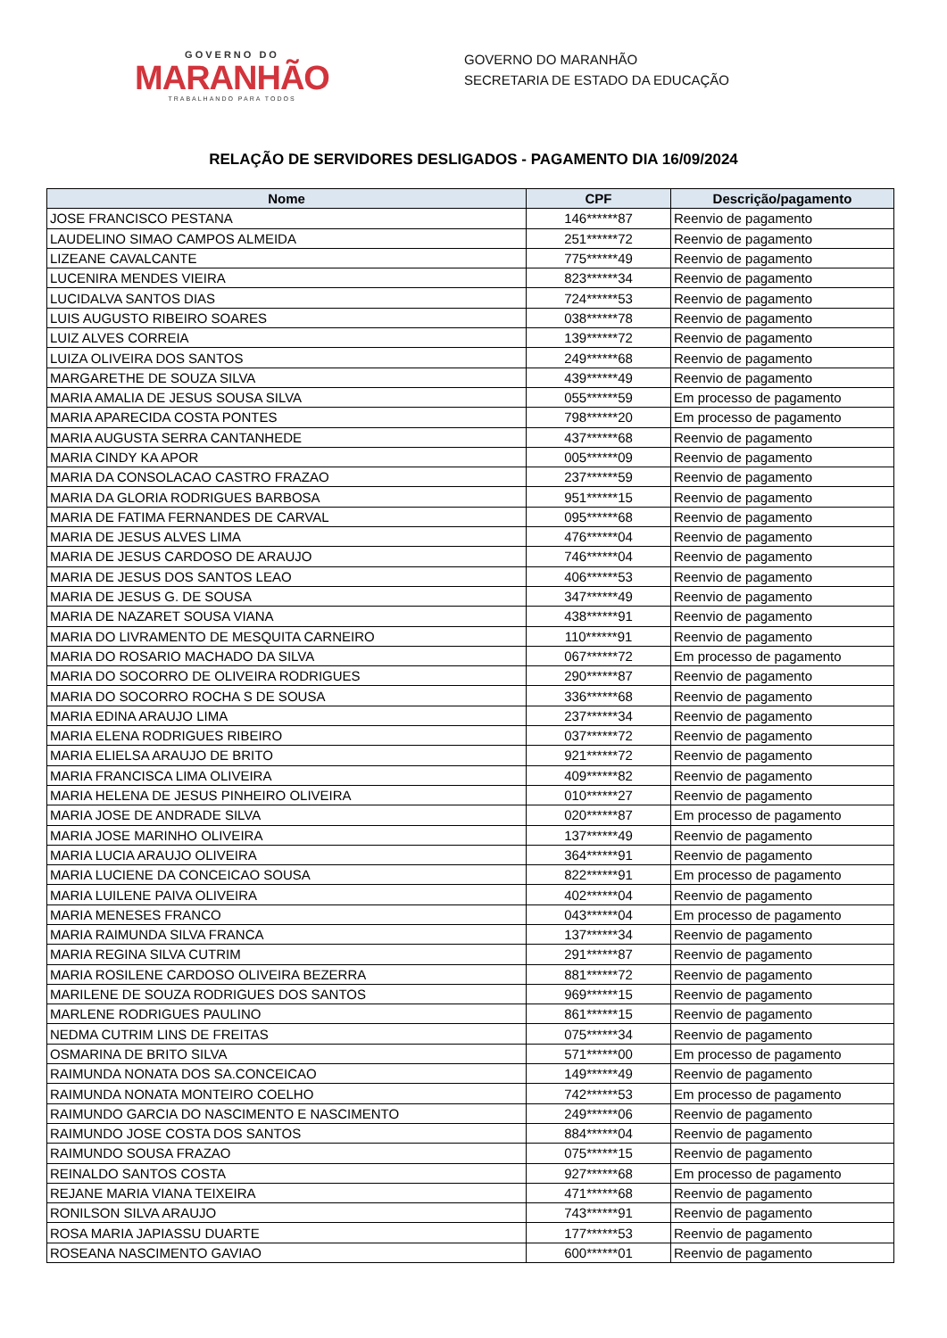GOVERNO DO
MARANHÃO
TRABALHANDO PARA TODOS
GOVERNO DO MARANHÃO
SECRETARIA DE ESTADO DA EDUCAÇÃO
RELAÇÃO DE SERVIDORES DESLIGADOS - PAGAMENTO DIA 16/09/2024
| Nome | CPF | Descrição/pagamento |
| --- | --- | --- |
| JOSE FRANCISCO PESTANA | 146******87 | Reenvio de pagamento |
| LAUDELINO SIMAO CAMPOS ALMEIDA | 251******72 | Reenvio de pagamento |
| LIZEANE CAVALCANTE | 775******49 | Reenvio de pagamento |
| LUCENIRA MENDES VIEIRA | 823******34 | Reenvio de pagamento |
| LUCIDALVA SANTOS DIAS | 724******53 | Reenvio de pagamento |
| LUIS AUGUSTO RIBEIRO SOARES | 038******78 | Reenvio de pagamento |
| LUIZ ALVES CORREIA | 139******72 | Reenvio de pagamento |
| LUIZA OLIVEIRA DOS SANTOS | 249******68 | Reenvio de pagamento |
| MARGARETHE DE SOUZA SILVA | 439******49 | Reenvio de pagamento |
| MARIA AMALIA DE JESUS SOUSA SILVA | 055******59 | Em processo de pagamento |
| MARIA APARECIDA COSTA PONTES | 798******20 | Em processo de pagamento |
| MARIA AUGUSTA SERRA CANTANHEDE | 437******68 | Reenvio de pagamento |
| MARIA CINDY KA APOR | 005******09 | Reenvio de pagamento |
| MARIA DA CONSOLACAO CASTRO FRAZAO | 237******59 | Reenvio de pagamento |
| MARIA DA GLORIA RODRIGUES BARBOSA | 951******15 | Reenvio de pagamento |
| MARIA DE FATIMA FERNANDES DE CARVAL | 095******68 | Reenvio de pagamento |
| MARIA DE JESUS ALVES LIMA | 476******04 | Reenvio de pagamento |
| MARIA DE JESUS CARDOSO DE ARAUJO | 746******04 | Reenvio de pagamento |
| MARIA DE JESUS DOS SANTOS LEAO | 406******53 | Reenvio de pagamento |
| MARIA DE JESUS G. DE SOUSA | 347******49 | Reenvio de pagamento |
| MARIA DE NAZARET SOUSA VIANA | 438******91 | Reenvio de pagamento |
| MARIA DO LIVRAMENTO DE MESQUITA CARNEIRO | 110******91 | Reenvio de pagamento |
| MARIA DO ROSARIO MACHADO DA SILVA | 067******72 | Em processo de pagamento |
| MARIA DO SOCORRO DE OLIVEIRA RODRIGUES | 290******87 | Reenvio de pagamento |
| MARIA DO SOCORRO ROCHA S DE SOUSA | 336******68 | Reenvio de pagamento |
| MARIA EDINA ARAUJO LIMA | 237******34 | Reenvio de pagamento |
| MARIA ELENA RODRIGUES RIBEIRO | 037******72 | Reenvio de pagamento |
| MARIA ELIELSA ARAUJO DE BRITO | 921******72 | Reenvio de pagamento |
| MARIA FRANCISCA LIMA OLIVEIRA | 409******82 | Reenvio de pagamento |
| MARIA HELENA DE JESUS PINHEIRO OLIVEIRA | 010******27 | Reenvio de pagamento |
| MARIA JOSE DE ANDRADE SILVA | 020******87 | Em processo de pagamento |
| MARIA JOSE MARINHO OLIVEIRA | 137******49 | Reenvio de pagamento |
| MARIA LUCIA ARAUJO OLIVEIRA | 364******91 | Reenvio de pagamento |
| MARIA LUCIENE DA CONCEICAO SOUSA | 822******91 | Em processo de pagamento |
| MARIA LUILENE PAIVA OLIVEIRA | 402******04 | Reenvio de pagamento |
| MARIA MENESES FRANCO | 043******04 | Em processo de pagamento |
| MARIA RAIMUNDA SILVA FRANCA | 137******34 | Reenvio de pagamento |
| MARIA REGINA SILVA CUTRIM | 291******87 | Reenvio de pagamento |
| MARIA ROSILENE CARDOSO OLIVEIRA BEZERRA | 881******72 | Reenvio de pagamento |
| MARILENE DE SOUZA RODRIGUES DOS SANTOS | 969******15 | Reenvio de pagamento |
| MARLENE RODRIGUES PAULINO | 861******15 | Reenvio de pagamento |
| NEDMA CUTRIM LINS DE FREITAS | 075******34 | Reenvio de pagamento |
| OSMARINA DE BRITO SILVA | 571******00 | Em processo de pagamento |
| RAIMUNDA NONATA DOS SA.CONCEICAO | 149******49 | Reenvio de pagamento |
| RAIMUNDA NONATA MONTEIRO COELHO | 742******53 | Em processo de pagamento |
| RAIMUNDO GARCIA DO NASCIMENTO E NASCIMENTO | 249******06 | Reenvio de pagamento |
| RAIMUNDO JOSE COSTA DOS SANTOS | 884******04 | Reenvio de pagamento |
| RAIMUNDO SOUSA FRAZAO | 075******15 | Reenvio de pagamento |
| REINALDO SANTOS COSTA | 927******68 | Em processo de pagamento |
| REJANE MARIA VIANA TEIXEIRA | 471******68 | Reenvio de pagamento |
| RONILSON SILVA ARAUJO | 743******91 | Reenvio de pagamento |
| ROSA MARIA JAPIASSU DUARTE | 177******53 | Reenvio de pagamento |
| ROSEANA NASCIMENTO GAVIAO | 600******01 | Reenvio de pagamento |